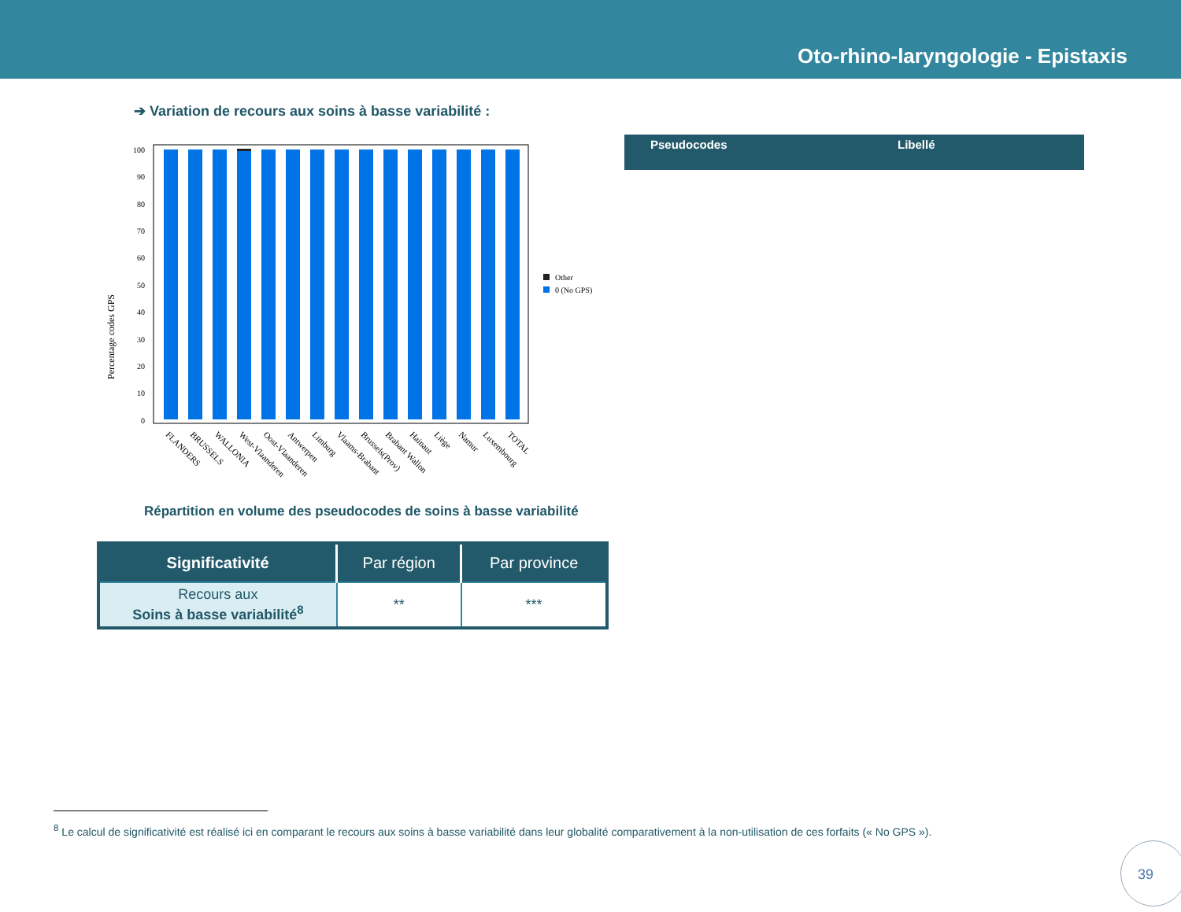Oto-rhino-laryngologie - Epistaxis
➔ Variation de recours aux soins à basse variabilité :
Percentage codes GPS
100
90
80
70
60
50
40
30
20
10
0
Other
0 (No GPS)
FLANDERS
BRUSSELS
WALLONIA
West-Vlaanderen
Oost-Vlaanderen
Antwerpen
Limburg
Vlaams-Brabant
Brussels(Prov)
Brabant Wallon
Hainaut
Liège
Namur
Luxembourg
TOTAL
Pseudocodes Libellé
Répartition en volume des pseudocodes de soins à basse variabilité
| Significativité | Par région | Par province |
| --- | --- | --- |
| Recours aux Soins à basse variabilité<sup>8</sup> | ** | *** |
<sup>8</sup> Le calcul de significativité est réalisé ici en comparant le recours aux soins à basse variabilité dans leur globalité comparativement à la non-utilisation de ces forfaits (« No GPS »).
39